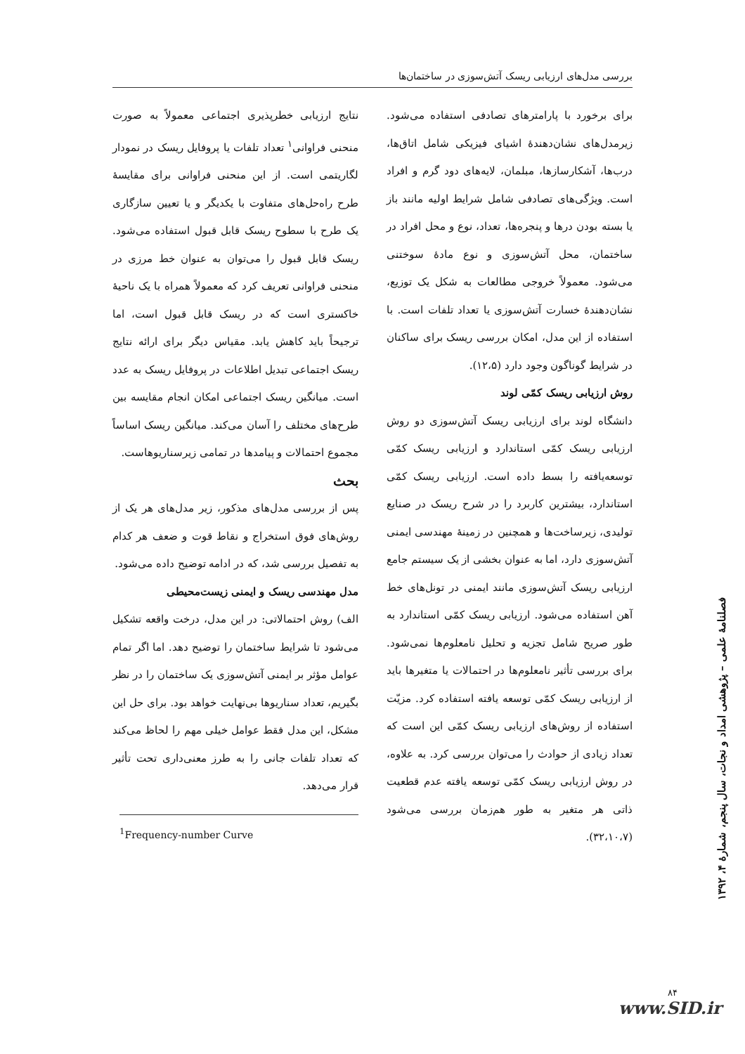بررسی مدل‌های ارزیابی ریسک آتش‌سوزی در ساختمان‌ها
برای برخورد با پارامترهای تصادفی استفاده می‌شود. زیرمدل‌های نشان‌دهندهٔ اشیای فیزیکی شامل اتاق‌ها، درب‌ها، آشکارسازها، مبلمان، لایه‌های دود گرم و افراد است. ویژگی‌های تصادفی شامل شرایط اولیه مانند باز یا بسته بودن درها و پنجره‌ها، تعداد، نوع و محل افراد در ساختمان، محل آتش‌سوزی و نوع مادهٔ سوختنی می‌شود. معمولاً خروجی مطالعات به شکل یک توزیع، نشان‌دهندهٔ خسارت آتش‌سوزی یا تعداد تلفات است. با استفاده از این مدل، امکان بررسی ریسک برای ساکنان در شرایط گوناگون وجود دارد (۱۲،۵).
روش ارزیابی ریسک کمّی لوند
دانشگاه لوند برای ارزیابی ریسک آتش‌سوزی دو روش ارزیابی ریسک کمّی استاندارد و ارزیابی ریسک کمّی توسعه‌یافته را بسط داده است. ارزیابی ریسک کمّی استاندارد، بیشترین کاربرد را در شرح ریسک در صنایع تولیدی، زیرساخت‌ها و همچنین در زمینهٔ مهندسی ایمنی آتش‌سوزی دارد، اما به عنوان بخشی از یک سیستم جامع ارزیابی ریسک آتش‌سوزی مانند ایمنی در تونل‌های خط آهن استفاده می‌شود. ارزیابی ریسک کمّی استاندارد به طور صریح شامل تجزیه و تحلیل نامعلوم‌ها نمی‌شود. برای بررسی تأثیر نامعلوم‌ها در احتمالات یا متغیرها باید از ارزیابی ریسک کمّی توسعه یافته استفاده کرد. مزیّت استفاده از روش‌های ارزیابی ریسک کمّی این است که تعداد زیادی از حوادث را می‌توان بررسی کرد. به علاوه، در روش ارزیابی ریسک کمّی توسعه یافته عدم قطعیت ذاتی هر متغیر به طور هم‌زمان بررسی می‌شود (۳۲،۱۰،۷).
نتایج ارزیابی خطرپذیری اجتماعی معمولاً به صورت منحنی فراوانی<sup>۱</sup> تعداد تلفات یا پروفایل ریسک در نمودار لگاریتمی است. از این منحنی فراوانی برای مقایسهٔ طرح راه‌حل‌های متفاوت با یکدیگر و یا تعیین سازگاری یک طرح با سطوح ریسک قابل قبول استفاده می‌شود. ریسک قابل قبول را می‌توان به عنوان خط مرزی در منحنی فراوانی تعریف کرد که معمولاً همراه با یک ناحیهٔ خاکستری است که در ریسک قابل قبول است، اما ترجیحاً باید کاهش یابد. مقیاس دیگر برای ارائه نتایج ریسک اجتماعی تبدیل اطلاعات در پروفایل ریسک به عدد است. میانگین ریسک اجتماعی امکان انجام مقایسه بین طرح‌های مختلف را آسان می‌کند. میانگین ریسک اساساً مجموع احتمالات و پیامدها در تمامی زیرسناریوهاست.
بحث
پس از بررسی مدل‌های مذکور، زیر مدل‌های هر یک از روش‌های فوق استخراج و نقاط قوت و ضعف هر کدام به تفصیل بررسی شد، که در ادامه توضیح داده می‌شود.
مدل مهندسی ریسک و ایمنی زیست‌محیطی
الف) روش احتمالاتی: در این مدل، درخت واقعه تشکیل می‌شود تا شرایط ساختمان را توضیح دهد. اما اگر تمام عوامل مؤثر بر ایمنی آتش‌سوزی یک ساختمان را در نظر بگیریم، تعداد سناریوها بی‌نهایت خواهد بود. برای حل این مشکل، این مدل فقط عوامل خیلی مهم را لحاظ می‌کند که تعداد تلفات جانی را به طرز معنی‌داری تحت تأثیر قرار می‌دهد.
<sup>1</sup> Frequency-number Curve
فصلنامهٔ علمی – پژوهشی امداد و نجات، سال پنجم، شمارهٔ ۴، ۱۳۹۲
۸۴
www.SID.ir